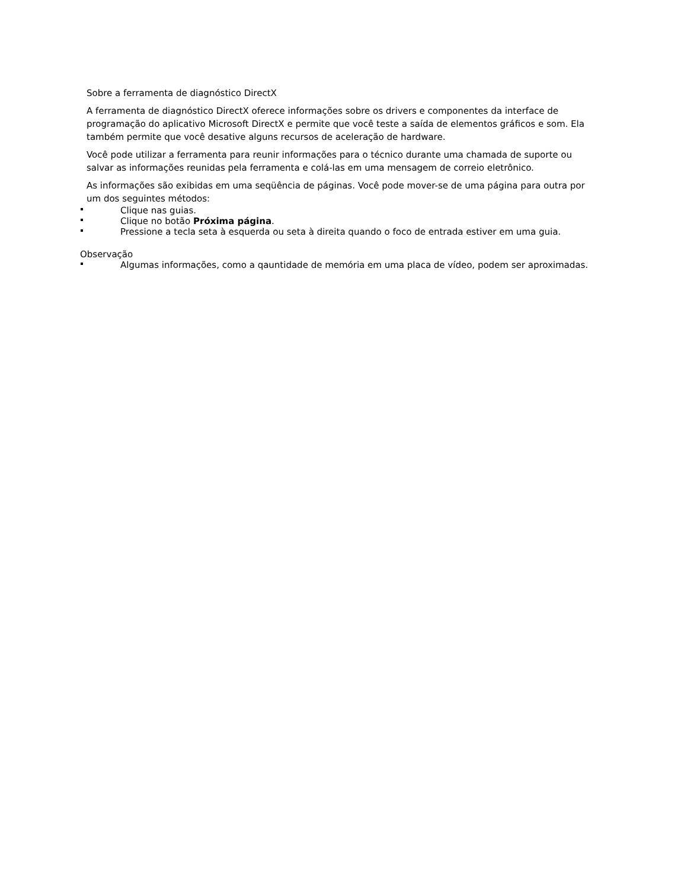Sobre a ferramenta de diagnóstico DirectX
A ferramenta de diagnóstico DirectX oferece informações sobre os drivers e componentes da interface de programação do aplicativo Microsoft DirectX e permite que você teste a saída de elementos gráficos e som. Ela também permite que você desative alguns recursos de aceleração de hardware.
Você pode utilizar a ferramenta para reunir informações para o técnico durante uma chamada de suporte ou salvar as informações reunidas pela ferramenta e colá-las em uma mensagem de correio eletrônico.
As informações são exibidas em uma seqüência de páginas. Você pode mover-se de uma página para outra por um dos seguintes métodos:
Clique nas guias.
Clique no botão Próxima página.
Pressione a tecla seta à esquerda ou seta à direita quando o foco de entrada estiver em uma guia.
Observação
Algumas informações, como a qauntidade de memória em uma placa de vídeo, podem ser aproximadas.